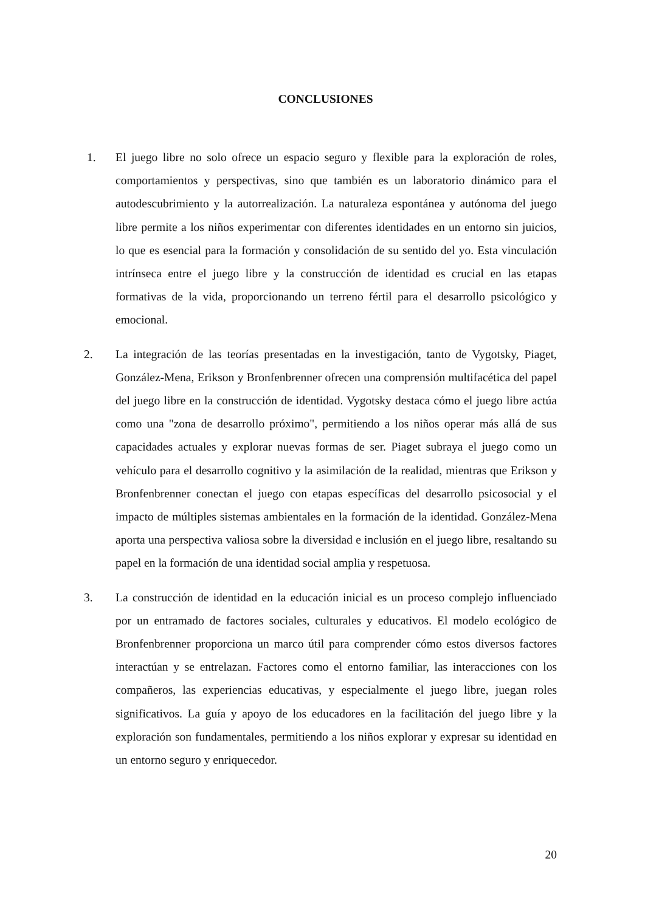CONCLUSIONES
1.
El juego libre no solo ofrece un espacio seguro y flexible para la exploración de roles, comportamientos y perspectivas, sino que también es un laboratorio dinámico para el autodescubrimiento y la autorrealización. La naturaleza espontánea y autónoma del juego libre permite a los niños experimentar con diferentes identidades en un entorno sin juicios, lo que es esencial para la formación y consolidación de su sentido del yo. Esta vinculación intrínseca entre el juego libre y la construcción de identidad es crucial en las etapas formativas de la vida, proporcionando un terreno fértil para el desarrollo psicológico y emocional.
2.
La integración de las teorías presentadas en la investigación, tanto de Vygotsky, Piaget, González-Mena, Erikson y Bronfenbrenner ofrecen una comprensión multifacética del papel del juego libre en la construcción de identidad. Vygotsky destaca cómo el juego libre actúa como una "zona de desarrollo próximo", permitiendo a los niños operar más allá de sus capacidades actuales y explorar nuevas formas de ser. Piaget subraya el juego como un vehículo para el desarrollo cognitivo y la asimilación de la realidad, mientras que Erikson y Bronfenbrenner conectan el juego con etapas específicas del desarrollo psicosocial y el impacto de múltiples sistemas ambientales en la formación de la identidad. González-Mena aporta una perspectiva valiosa sobre la diversidad e inclusión en el juego libre, resaltando su papel en la formación de una identidad social amplia y respetuosa.
3.
La construcción de identidad en la educación inicial es un proceso complejo influenciado por un entramado de factores sociales, culturales y educativos. El modelo ecológico de Bronfenbrenner proporciona un marco útil para comprender cómo estos diversos factores interactúan y se entrelazan. Factores como el entorno familiar, las interacciones con los compañeros, las experiencias educativas, y especialmente el juego libre, juegan roles significativos. La guía y apoyo de los educadores en la facilitación del juego libre y la exploración son fundamentales, permitiendo a los niños explorar y expresar su identidad en un entorno seguro y enriquecedor.
20